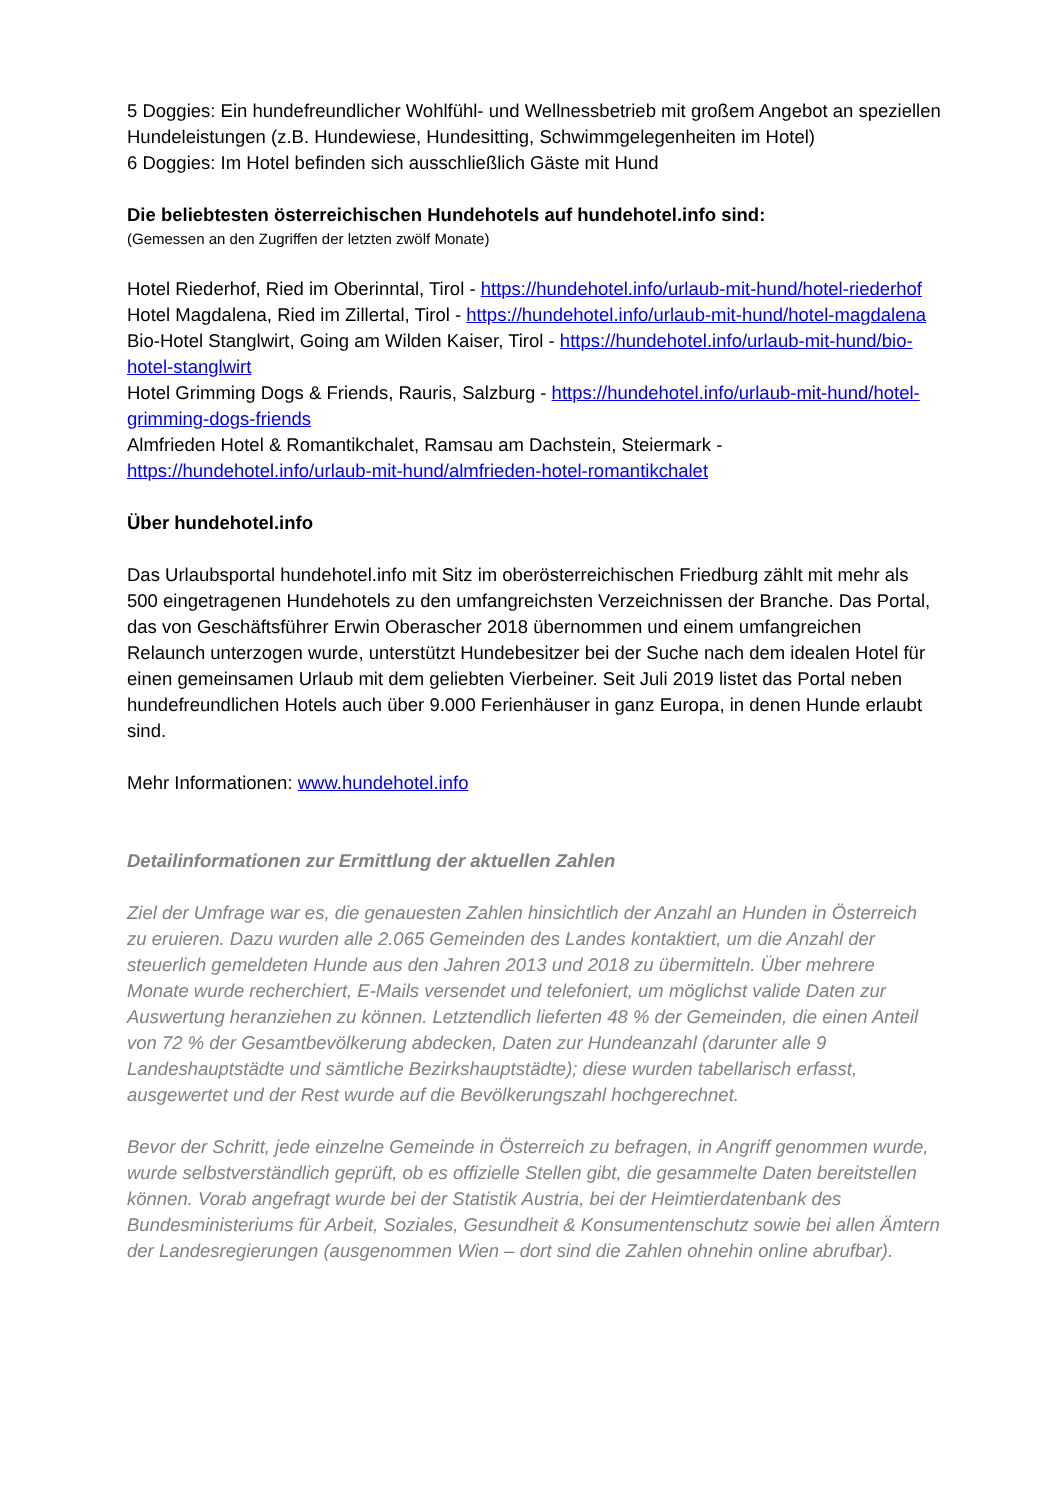5 Doggies: Ein hundefreundlicher Wohlfühl- und Wellnessbetrieb mit großem Angebot an speziellen Hundeleistungen (z.B. Hundewiese, Hundesitting, Schwimmgelegenheiten im Hotel)
6 Doggies: Im Hotel befinden sich ausschließlich Gäste mit Hund
Die beliebtesten österreichischen Hundehotels auf hundehotel.info sind:
(Gemessen an den Zugriffen der letzten zwölf Monate)
Hotel Riederhof, Ried im Oberinntal, Tirol - https://hundehotel.info/urlaub-mit-hund/hotel-riederhof
Hotel Magdalena, Ried im Zillertal, Tirol - https://hundehotel.info/urlaub-mit-hund/hotel-magdalena
Bio-Hotel Stanglwirt, Going am Wilden Kaiser, Tirol - https://hundehotel.info/urlaub-mit-hund/bio-hotel-stanglwirt
Hotel Grimming Dogs & Friends, Rauris, Salzburg - https://hundehotel.info/urlaub-mit-hund/hotel-grimming-dogs-friends
Almfrieden Hotel & Romantikchalet, Ramsau am Dachstein, Steiermark - https://hundehotel.info/urlaub-mit-hund/almfrieden-hotel-romantikchalet
Über hundehotel.info
Das Urlaubsportal hundehotel.info mit Sitz im oberösterreichischen Friedburg zählt mit mehr als 500 eingetragenen Hundehotels zu den umfangreichsten Verzeichnissen der Branche. Das Portal, das von Geschäftsführer Erwin Oberascher 2018 übernommen und einem umfangreichen Relaunch unterzogen wurde, unterstützt Hundebesitzer bei der Suche nach dem idealen Hotel für einen gemeinsamen Urlaub mit dem geliebten Vierbeiner. Seit Juli 2019 listet das Portal neben hundefreundlichen Hotels auch über 9.000 Ferienhäuser in ganz Europa, in denen Hunde erlaubt sind.
Mehr Informationen: www.hundehotel.info
Detailinformationen zur Ermittlung der aktuellen Zahlen
Ziel der Umfrage war es, die genauesten Zahlen hinsichtlich der Anzahl an Hunden in Österreich zu eruieren. Dazu wurden alle 2.065 Gemeinden des Landes kontaktiert, um die Anzahl der steuerlich gemeldeten Hunde aus den Jahren 2013 und 2018 zu übermitteln. Über mehrere Monate wurde recherchiert, E-Mails versendet und telefoniert, um möglichst valide Daten zur Auswertung heranziehen zu können. Letztendlich lieferten 48 % der Gemeinden, die einen Anteil von 72 % der Gesamtbevölkerung abdecken, Daten zur Hundeanzahl (darunter alle 9 Landeshauptstädte und sämtliche Bezirkshauptstädte); diese wurden tabellarisch erfasst, ausgewertet und der Rest wurde auf die Bevölkerungszahl hochgerechnet.
Bevor der Schritt, jede einzelne Gemeinde in Österreich zu befragen, in Angriff genommen wurde, wurde selbstverständlich geprüft, ob es offizielle Stellen gibt, die gesammelte Daten bereitstellen können. Vorab angefragt wurde bei der Statistik Austria, bei der Heimtierdatenbank des Bundesministeriums für Arbeit, Soziales, Gesundheit & Konsumentenschutz sowie bei allen Ämtern der Landesregierungen (ausgenommen Wien – dort sind die Zahlen ohnehin online abrufbar).